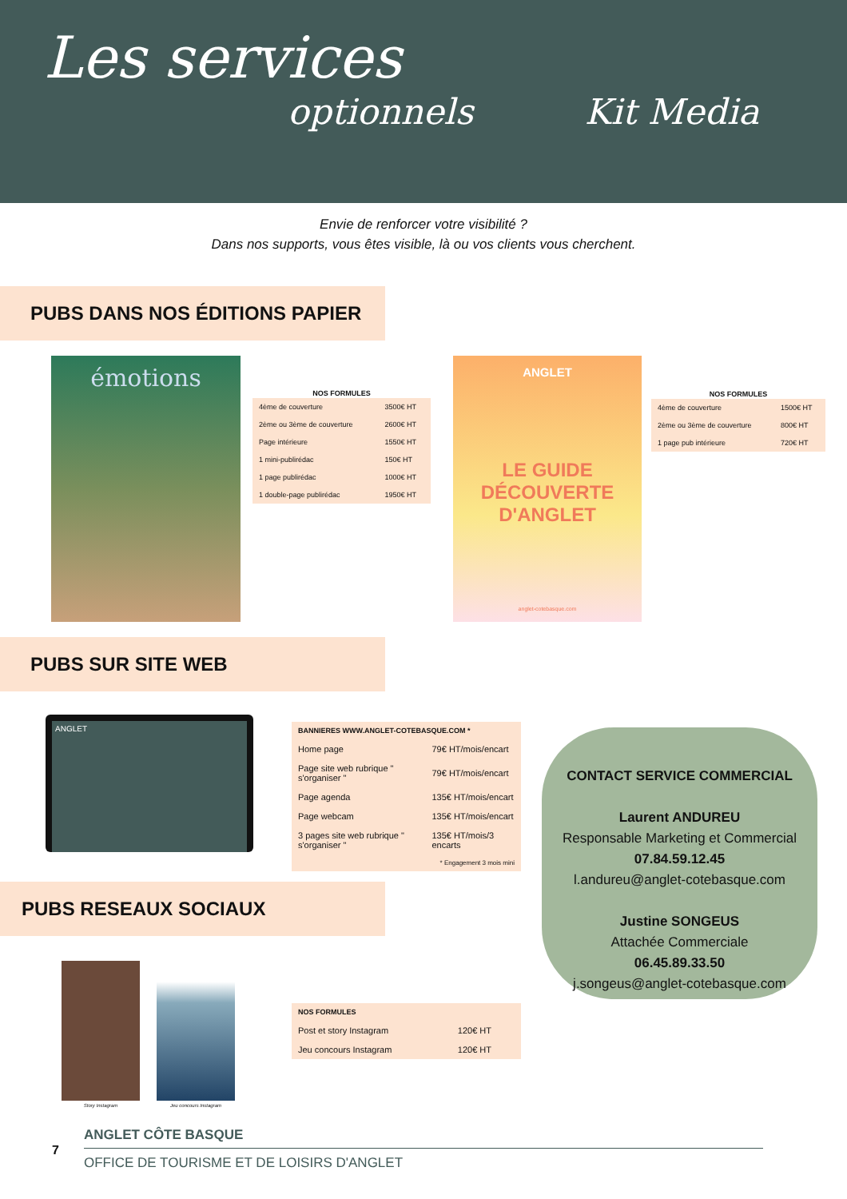Les services
optionnels Kit Media
Envie de renforcer votre visibilité ?
Dans nos supports, vous êtes visible, là ou vos clients vous cherchent.
PUBS DANS NOS ÉDITIONS PAPIER
émotions
| NOS FORMULES | |
| --- | --- |
| 4ème de couverture | 3500€ HT |
| 2ème ou 3ème de couverture | 2600€ HT |
| Page intérieure | 1550€ HT |
| 1 mini-publirédac | 150€ HT |
| 1 page publirédac | 1000€ HT |
| 1 double-page publirédac | 1950€ HT |
ANGLET
LE GUIDE
DÉCOUVERTE
D'ANGLET
anglet-cotebasque.com
| NOS FORMULES | |
| --- | --- |
| 4ème de couverture | 1500€ HT |
| 2ème ou 3ème de couverture | 800€ HT |
| 1 page pub intérieure | 720€ HT |
PUBS SUR SITE WEB
ANGLET
| BANNIERES WWW.ANGLET-COTEBASQUE.COM * | |
| --- | --- |
| Home page | 79€ HT/mois/encart |
| Page site web rubrique " s'organiser " | 79€ HT/mois/encart |
| Page agenda | 135€ HT/mois/encart |
| Page webcam | 135€ HT/mois/encart |
| 3 pages site web rubrique " s'organiser " | 135€ HT/mois/3 encarts |
| * Engagement 3 mois mini | |
PUBS RESEAUX SOCIAUX
Story Instagram Jeu concours Instagram
| NOS FORMULES | |
| --- | --- |
| Post et story Instagram | 120€ HT |
| Jeu concours Instagram | 120€ HT |
CONTACT SERVICE COMMERCIAL
Laurent ANDUREU
Responsable Marketing et Commercial
07.84.59.12.45
l.andureu@anglet-cotebasque.com
Justine SONGEUS
Attachée Commerciale
06.45.89.33.50
j.songeus@anglet-cotebasque.com
7
ANGLET CÔTE BASQUE
OFFICE DE TOURISME ET DE LOISIRS D'ANGLET